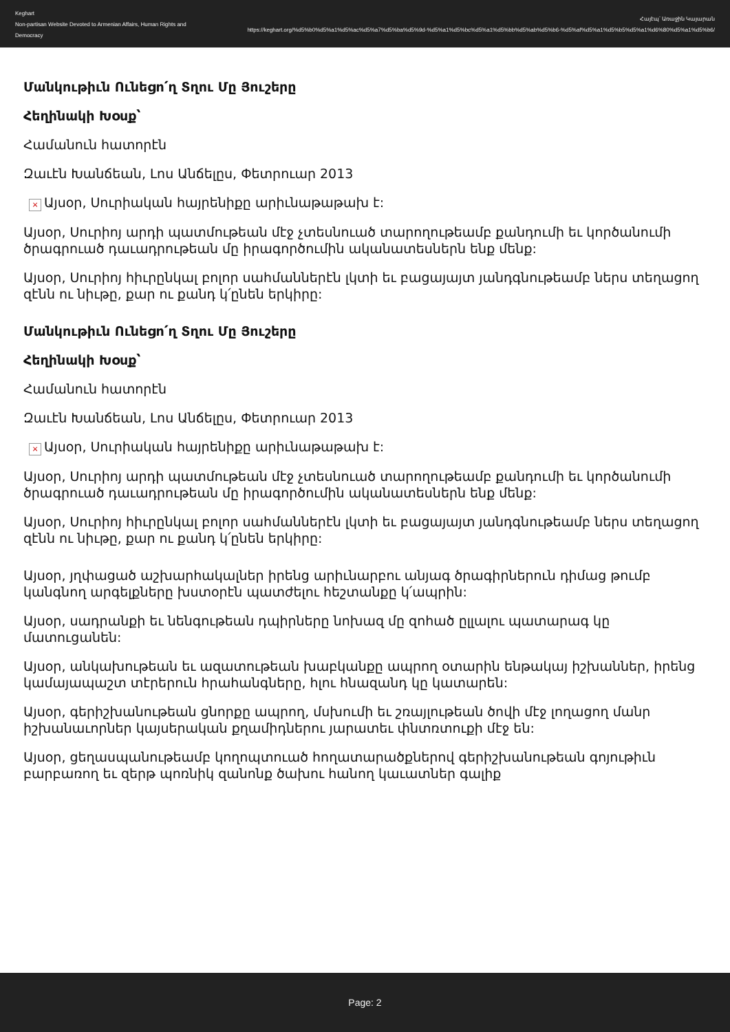Keghart
Non-partisan Website Devoted to Armenian Affairs, Human Rights and Democracy
Հայէպ՝ Առաջին Կայարան
https://keghart.org/%d5%b0%d5%a1%d5%ac%d5%a7%d5%ba%d5%9d-%d5%a1%d5%bc%d5%a1%d5%bb%d5%ab%d5%b6-%d5%af%d5%a1%d5%b5%d5%a1%d6%80%d5%a1%d5%b6/
Մանկութիւն Ունեցո՛ղ Տղու Մը Յուշերը
Հեղինակի Խօսք՝
Համանուն հատորէն
Զաւէն Խանճեան, Լոս Անճելըս, Փետրուար 2013
× Այսօր, Սուրիական հայրենիքը արիւնաթաթախ է:
Այսօր, Սուրիոյ արդի պատմութեան մէջ չտեսնուած տարողութեամբ քանդումի եւ կործանումի ծրագրուած դաւադրութեան մը իրագործումին ականատեսներն ենք մենք:
Այսօր, Սուրիոյ հիւրընկալ բոլոր սահմաններէն լկտի եւ բացայայտ յանդգնութեամբ ներս տեղացող զէնն ու նիւթը, քար ու քանդ կ՛ընեն երկիրը:
Մանկութիւն Ունեցո՛ղ Տղու Մը Յուշերը
Հեղինակի Խօսք՝
Համանուն հատորէն
Զաւէն Խանճեան, Լոս Անճելըս, Փետրուար 2013
× Այսօր, Սուրիական հայրենիքը արիւնաթաթախ է:
Այսօր, Սուրիոյ արդի պատմութեան մէջ չտեսնուած տարողութեամբ քանդումի եւ կործանումի ծրագրուած դաւադրութեան մը իրագործումին ականատեսներն ենք մենք:
Այսօր, Սուրիոյ հիւրընկալ բոլոր սահմաններէն լկտի եւ բացայայտ յանդգնութեամբ ներս տեղացող զէնն ու նիւթը, քար ու քանդ կ՛ընեն երկիրը:
Այսօր, յղփացած աշխարհակալներ իրենց արիւնարբու անյագ ծրագիրներուն դիմաց թումբ կանգնող արգելքները խստօրէն պատժելու հեշտանքը կ՛ապրին:
Այսօր, սադրանքի եւ նենգութեան դպիրները նոխազ մը զոհած ըլլալու պատարագ կը մատուցանեն:
Այսօր, անկախութեան եւ ազատութեան խաբկանքը ապրող օտարին ենթակայ իշխաններ, իրենց կամայապաշտ տէրերուն հրահանգները, հլու հնազանդ կը կատարեն:
Այսօր, գերիշխանութեան ցնորքը ապրող, մսխումի եւ շռայլութեան ծովի մէջ լողացող մանր իշխանաւորներ կայսերական քղամիդներու յարատեւ փնտռտուքի մէջ են:
Այսօր, ցեղասպանութեամբ կողոպտուած հողատարածքներով գերիշխանութեան գոյութիւն բարբառող եւ զերթ պոռնիկ զանոնք ծախու հանող կաւատներ գալիք
Page: 2